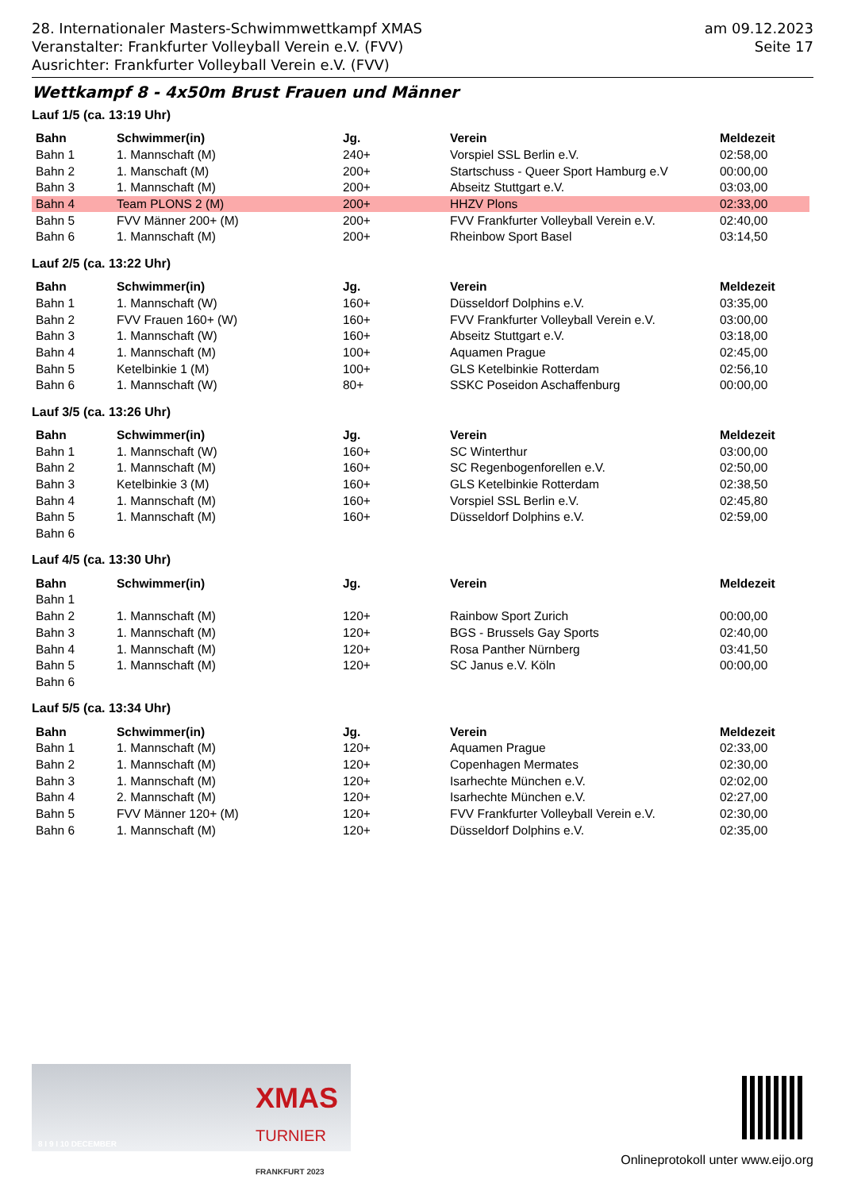28. Internationaler Masters-Schwimmwettkampf XMAS
Veranstalter: Frankfurter Volleyball Verein e.V. (FVV)
Ausrichter: Frankfurter Volleyball Verein e.V. (FVV)
am 09.12.2023
Seite 17
Wettkampf 8 - 4x50m Brust Frauen und Männer
Lauf 1/5 (ca. 13:19 Uhr)
| Bahn | Schwimmer(in) | Jg. | Verein | Meldezeit |
| --- | --- | --- | --- | --- |
| Bahn 1 | 1. Mannschaft (M) | 240+ | Vorspiel SSL Berlin e.V. | 02:58,00 |
| Bahn 2 | 1. Manschaft (M) | 200+ | Startschuss - Queer Sport Hamburg e.V | 00:00,00 |
| Bahn 3 | 1. Mannschaft (M) | 200+ | Abseitz Stuttgart e.V. | 03:03,00 |
| Bahn 4 | Team PLONS 2 (M) | 200+ | HHZV Plons | 02:33,00 |
| Bahn 5 | FVV Männer 200+ (M) | 200+ | FVV Frankfurter Volleyball Verein e.V. | 02:40,00 |
| Bahn 6 | 1. Mannschaft (M) | 200+ | Rheinbow Sport Basel | 03:14,50 |
Lauf 2/5 (ca. 13:22 Uhr)
| Bahn | Schwimmer(in) | Jg. | Verein | Meldezeit |
| --- | --- | --- | --- | --- |
| Bahn 1 | 1. Mannschaft (W) | 160+ | Düsseldorf Dolphins e.V. | 03:35,00 |
| Bahn 2 | FVV Frauen 160+ (W) | 160+ | FVV Frankfurter Volleyball Verein e.V. | 03:00,00 |
| Bahn 3 | 1. Mannschaft (W) | 160+ | Abseitz Stuttgart e.V. | 03:18,00 |
| Bahn 4 | 1. Mannschaft (M) | 100+ | Aquamen Prague | 02:45,00 |
| Bahn 5 | Ketelbinkie 1 (M) | 100+ | GLS Ketelbinkie Rotterdam | 02:56,10 |
| Bahn 6 | 1. Mannschaft (W) | 80+ | SSKC Poseidon Aschaffenburg | 00:00,00 |
Lauf 3/5 (ca. 13:26 Uhr)
| Bahn | Schwimmer(in) | Jg. | Verein | Meldezeit |
| --- | --- | --- | --- | --- |
| Bahn 1 | 1. Mannschaft (W) | 160+ | SC Winterthur | 03:00,00 |
| Bahn 2 | 1. Mannschaft (M) | 160+ | SC Regenbogenforellen e.V. | 02:50,00 |
| Bahn 3 | Ketelbinkie 3 (M) | 160+ | GLS Ketelbinkie Rotterdam | 02:38,50 |
| Bahn 4 | 1. Mannschaft (M) | 160+ | Vorspiel SSL Berlin e.V. | 02:45,80 |
| Bahn 5 | 1. Mannschaft (M) | 160+ | Düsseldorf Dolphins e.V. | 02:59,00 |
| Bahn 6 | | | | |
Lauf 4/5 (ca. 13:30 Uhr)
| Bahn | Schwimmer(in) | Jg. | Verein | Meldezeit |
| --- | --- | --- | --- | --- |
| Bahn 1 | | | | |
| Bahn 2 | 1. Mannschaft (M) | 120+ | Rainbow Sport Zurich | 00:00,00 |
| Bahn 3 | 1. Mannschaft (M) | 120+ | BGS - Brussels Gay Sports | 02:40,00 |
| Bahn 4 | 1. Mannschaft (M) | 120+ | Rosa Panther Nürnberg | 03:41,50 |
| Bahn 5 | 1. Mannschaft (M) | 120+ | SC Janus e.V. Köln | 00:00,00 |
| Bahn 6 | | | | |
Lauf 5/5 (ca. 13:34 Uhr)
| Bahn | Schwimmer(in) | Jg. | Verein | Meldezeit |
| --- | --- | --- | --- | --- |
| Bahn 1 | 1. Mannschaft (M) | 120+ | Aquamen Prague | 02:33,00 |
| Bahn 2 | 1. Mannschaft (M) | 120+ | Copenhagen Mermates | 02:30,00 |
| Bahn 3 | 1. Mannschaft (M) | 120+ | Isarhechte München e.V. | 02:02,00 |
| Bahn 4 | 2. Mannschaft (M) | 120+ | Isarhechte München e.V. | 02:27,00 |
| Bahn 5 | FVV Männer 120+ (M) | 120+ | FVV Frankfurter Volleyball Verein e.V. | 02:30,00 |
| Bahn 6 | 1. Mannschaft (M) | 120+ | Düsseldorf Dolphins e.V. | 02:35,00 |
XMAS
TURNIER
FRANKFURT 2023
8 I 9 I 10 DECEMBER
Onlineprotokoll unter www.eijo.org